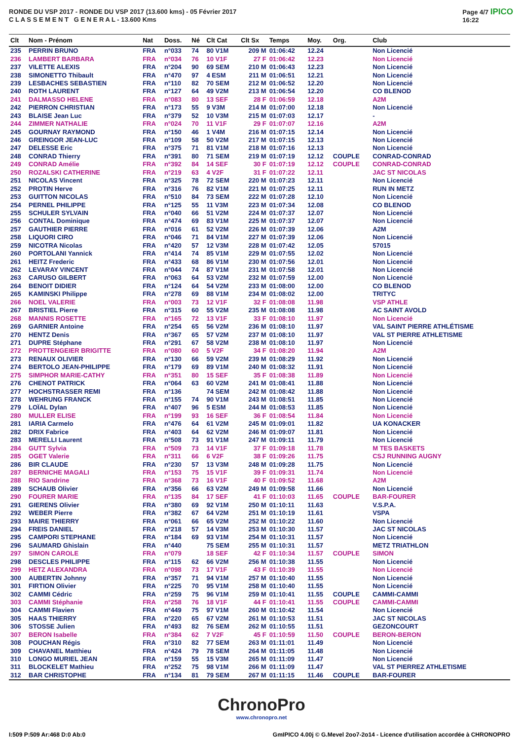RONDE DU VSP 2017 - RONDE DU VSP 2017 (13.600 kms) - 05 Février 2017
C L A S S E M E N T G E N E R A L - 13.600 Kms
Page 4/7 IPICO
16:22
| Clt | Nom - Prénom | Nat | Doss. | Né | Clt Cat | Clt Sx | Temps | Moy. | Org. | Club |
| --- | --- | --- | --- | --- | --- | --- | --- | --- | --- | --- |
| 235 | PERRIN BRUNO | FRA | n°033 | 74 | 80 V1M | 209 M | 01:06:42 | 12.24 | | Non Licencié |
| 236 | LAMBERT BARBARA | FRA | n°034 | 76 | 10 V1F | 27 F | 01:06:42 | 12.23 | | Non Licencié |
| 237 | VILETTE ALEXIS | FRA | n°204 | 90 | 69 SEM | 210 M | 01:06:43 | 12.23 | | Non Licencié |
| 238 | SIMONETTO Thibault | FRA | n°470 | 97 | 4 ESM | 211 M | 01:06:51 | 12.21 | | Non Licencié |
| 239 | LESBACHES SEBASTIEN | FRA | n°110 | 82 | 70 SEM | 212 M | 01:06:52 | 12.20 | | Non Licencié |
| 240 | ROTH LAURENT | FRA | n°127 | 64 | 49 V2M | 213 M | 01:06:54 | 12.20 | | CO BLENOD |
| 241 | DALMASSO HELENE | FRA | n°083 | 80 | 13 SEF | 28 F | 01:06:59 | 12.18 | | A2M |
| 242 | PIERRON CHRISTIAN | FRA | n°173 | 55 | 9 V3M | 214 M | 01:07:00 | 12.18 | | Non Licencié |
| 243 | BLAISE Jean Luc | FRA | n°379 | 52 | 10 V3M | 215 M | 01:07:03 | 12.17 | | - |
| 244 | ZIMMER NATHALIE | FRA | n°024 | 70 | 11 V1F | 29 F | 01:07:07 | 12.16 | | A2M |
| 245 | GOURNAY RAYMOND | FRA | n°150 | 46 | 1 V4M | 216 M | 01:07:15 | 12.14 | | Non Licencié |
| 246 | GREINGOR JEAN-LUC | FRA | n°109 | 58 | 50 V2M | 217 M | 01:07:15 | 12.13 | | Non Licencié |
| 247 | DELESSE Eric | FRA | n°375 | 71 | 81 V1M | 218 M | 01:07:16 | 12.13 | | Non Licencié |
| 248 | CONRAD Thierry | FRA | n°391 | 80 | 71 SEM | 219 M | 01:07:19 | 12.12 | COUPLE | CONRAD-CONRAD |
| 249 | CONRAD Amélie | FRA | n°392 | 84 | 14 SEF | 30 F | 01:07:19 | 12.12 | COUPLE | CONRAD-CONRAD |
| 250 | ROZALSKI CATHERINE | FRA | n°219 | 63 | 4 V2F | 31 F | 01:07:22 | 12.11 | | JAC ST NICOLAS |
| 251 | NICOLAS Vincent | FRA | n°325 | 78 | 72 SEM | 220 M | 01:07:23 | 12.11 | | Non Licencié |
| 252 | PROTIN Herve | FRA | n°316 | 76 | 82 V1M | 221 M | 01:07:25 | 12.11 | | RUN IN METZ |
| 253 | GUITTON NICOLAS | FRA | n°510 | 84 | 73 SEM | 222 M | 01:07:28 | 12.10 | | Non Licencié |
| 254 | PERNEL PHILIPPE | FRA | n°125 | 55 | 11 V3M | 223 M | 01:07:34 | 12.08 | | CO BLENOD |
| 255 | SCHULER SYLVAIN | FRA | n°040 | 66 | 51 V2M | 224 M | 01:07:37 | 12.07 | | Non Licencié |
| 256 | CONTAL Dominique | FRA | n°474 | 69 | 83 V1M | 225 M | 01:07:37 | 12.07 | | Non Licencié |
| 257 | GAUTHIER PIERRE | FRA | n°016 | 61 | 52 V2M | 226 M | 01:07:39 | 12.06 | | A2M |
| 258 | LIQUORI CIRO | FRA | n°046 | 71 | 84 V1M | 227 M | 01:07:39 | 12.06 | | Non Licencié |
| 259 | NICOTRA Nicolas | FRA | n°420 | 57 | 12 V3M | 228 M | 01:07:42 | 12.05 | | 57015 |
| 260 | PORTOLANI Yannick | FRA | n°414 | 74 | 85 V1M | 229 M | 01:07:55 | 12.02 | | Non Licencié |
| 261 | HEITZ Frederic | FRA | n°433 | 68 | 86 V1M | 230 M | 01:07:56 | 12.01 | | Non Licencié |
| 262 | LEVARAY VINCENT | FRA | n°044 | 74 | 87 V1M | 231 M | 01:07:58 | 12.01 | | Non Licencié |
| 263 | CARUSO GILBERT | FRA | n°063 | 64 | 53 V2M | 232 M | 01:07:59 | 12.00 | | Non Licencié |
| 264 | BENOIT DIDIER | FRA | n°124 | 64 | 54 V2M | 233 M | 01:08:00 | 12.00 | | CO BLENOD |
| 265 | KAMINSKI Philippe | FRA | n°278 | 69 | 88 V1M | 234 M | 01:08:02 | 12.00 | | TRITYC |
| 266 | NOEL VALERIE | FRA | n°003 | 73 | 12 V1F | 32 F | 01:08:08 | 11.98 | | VSP ATHLE |
| 267 | BRISTIEL Pierre | FRA | n°315 | 60 | 55 V2M | 235 M | 01:08:08 | 11.98 | | AC SAINT AVOLD |
| 268 | MANNIS ROSETTE | FRA | n°165 | 72 | 13 V1F | 33 F | 01:08:10 | 11.97 | | Non Licencié |
| 269 | GARNIER Antoine | FRA | n°254 | 65 | 56 V2M | 236 M | 01:08:10 | 11.97 | | VAL SAINT PIERRE ATHLÉTISME |
| 270 | HENTZ Denis | FRA | n°367 | 65 | 57 V2M | 237 M | 01:08:10 | 11.97 | | VAL ST PIERRE ATHLETISME |
| 271 | DUPRE Stéphane | FRA | n°291 | 67 | 58 V2M | 238 M | 01:08:10 | 11.97 | | Non Licencié |
| 272 | PROTTENGEIER BRIGITTE | FRA | n°080 | 60 | 5 V2F | 34 F | 01:08:20 | 11.94 | | A2M |
| 273 | RENAUX OLIVIER | FRA | n°130 | 66 | 59 V2M | 239 M | 01:08:29 | 11.92 | | Non Licencié |
| 274 | BERTOLO JEAN-PHILIPPE | FRA | n°179 | 69 | 89 V1M | 240 M | 01:08:32 | 11.91 | | Non Licencié |
| 275 | SIMPHOR MARIE-CATHY | FRA | n°351 | 80 | 15 SEF | 35 F | 01:08:38 | 11.89 | | Non Licencié |
| 276 | CHENOT PATRICK | FRA | n°064 | 63 | 60 V2M | 241 M | 01:08:41 | 11.88 | | Non Licencié |
| 277 | HOCHSTRASSER REMI | FRA | n°136 | | 74 SEM | 242 M | 01:08:42 | 11.88 | | Non Licencié |
| 278 | WEHRUNG FRANCK | FRA | n°155 | 74 | 90 V1M | 243 M | 01:08:51 | 11.85 | | Non Licencié |
| 279 | LOÏAL Dylan | FRA | n°407 | 96 | 5 ESM | 244 M | 01:08:53 | 11.85 | | Non Licencié |
| 280 | MULLER ELISE | FRA | n°199 | 93 | 16 SEF | 36 F | 01:08:54 | 11.84 | | Non Licencié |
| 281 | IARIA Carmelo | FRA | n°476 | 64 | 61 V2M | 245 M | 01:09:01 | 11.82 | | UA KONACKER |
| 282 | DRIX Fabrice | FRA | n°403 | 64 | 62 V2M | 246 M | 01:09:07 | 11.81 | | Non Licencié |
| 283 | MERELLI Laurent | FRA | n°508 | 73 | 91 V1M | 247 M | 01:09:11 | 11.79 | | Non Licencié |
| 284 | GUTT Sylvia | FRA | n°509 | 73 | 14 V1F | 37 F | 01:09:18 | 11.78 | | M TES BASKETS |
| 285 | OGET Valerie | FRA | n°311 | 66 | 6 V2F | 38 F | 01:09:26 | 11.75 | | CSJ RUNNING AUGNY |
| 286 | BIR CLAUDE | FRA | n°230 | 57 | 13 V3M | 248 M | 01:09:28 | 11.75 | | Non Licencié |
| 287 | BERNICHE MAGALI | FRA | n°153 | 75 | 15 V1F | 39 F | 01:09:31 | 11.74 | | Non Licencié |
| 288 | RIO Sandrine | FRA | n°368 | 73 | 16 V1F | 40 F | 01:09:52 | 11.68 | | A2M |
| 289 | SCHAUB Olivier | FRA | n°356 | 66 | 63 V2M | 249 M | 01:09:58 | 11.66 | | Non Licencié |
| 290 | FOURER MARIE | FRA | n°135 | 84 | 17 SEF | 41 F | 01:10:03 | 11.65 | COUPLE | BAR-FOURER |
| 291 | GIERENS Olivier | FRA | n°380 | 69 | 92 V1M | 250 M | 01:10:11 | 11.63 | | V.S.P.A. |
| 292 | WEBER Pierre | FRA | n°382 | 67 | 64 V2M | 251 M | 01:10:19 | 11.61 | | VSPA |
| 293 | MAIRE THIERRY | FRA | n°061 | 66 | 65 V2M | 252 M | 01:10:22 | 11.60 | | Non Licencié |
| 294 | FREIS DANIEL | FRA | n°218 | 57 | 14 V3M | 253 M | 01:10:30 | 11.57 | | JAC ST NICOLAS |
| 295 | CAMPORI STEPHANE | FRA | n°184 | 69 | 93 V1M | 254 M | 01:10:31 | 11.57 | | Non Licencié |
| 296 | SAUMARD Ghislain | FRA | n°440 | | 75 SEM | 255 M | 01:10:31 | 11.57 | | METZ TRIATHLON |
| 297 | SIMON CAROLE | FRA | n°079 | | 18 SEF | 42 F | 01:10:34 | 11.57 | COUPLE | SIMON |
| 298 | DESCLES PHILIPPE | FRA | n°115 | 62 | 66 V2M | 256 M | 01:10:38 | 11.55 | | Non Licencié |
| 299 | HETZ ALEXANDRA | FRA | n°098 | 73 | 17 V1F | 43 F | 01:10:39 | 11.55 | | Non Licencié |
| 300 | AUBERTIN Johnny | FRA | n°357 | 71 | 94 V1M | 257 M | 01:10:40 | 11.55 | | Non Licencié |
| 301 | FIRTION Olivier | FRA | n°225 | 70 | 95 V1M | 258 M | 01:10:40 | 11.55 | | Non Licencié |
| 302 | CAMMI Cédric | FRA | n°259 | 75 | 96 V1M | 259 M | 01:10:41 | 11.55 | COUPLE | CAMMI-CAMMI |
| 303 | CAMMI Stéphanie | FRA | n°258 | 76 | 18 V1F | 44 F | 01:10:41 | 11.55 | COUPLE | CAMMI-CAMMI |
| 304 | CAMMI Flavien | FRA | n°449 | 75 | 97 V1M | 260 M | 01:10:42 | 11.54 | | Non Licencié |
| 305 | HAAS THIERRY | FRA | n°220 | 65 | 67 V2M | 261 M | 01:10:53 | 11.51 | | JAC ST NICOLAS |
| 306 | STOSSE Julien | FRA | n°493 | 82 | 76 SEM | 262 M | 01:10:55 | 11.51 | | GEZONCOURT |
| 307 | BERON Isabelle | FRA | n°384 | 62 | 7 V2F | 45 F | 01:10:59 | 11.50 | COUPLE | BERON-BERON |
| 308 | POUCHAN Régis | FRA | n°310 | 82 | 77 SEM | 263 M | 01:11:01 | 11.49 | | Non Licencié |
| 309 | CHAVANEL Matthieu | FRA | n°424 | 79 | 78 SEM | 264 M | 01:11:05 | 11.48 | | Non Licencié |
| 310 | LONGO MURIEL JEAN | FRA | n°159 | 55 | 15 V3M | 265 M | 01:11:09 | 11.47 | | Non Licencié |
| 311 | BLOCKELET Mathieu | FRA | n°252 | 75 | 98 V1M | 266 M | 01:11:09 | 11.47 | | VAL ST PIERREZ ATHLETISME |
| 312 | BAR CHRISTOPHE | FRA | n°134 | 81 | 79 SEM | 267 M | 01:11:15 | 11.46 | COUPLE | BAR-FOURER |
ChronoPro
www.chronopro.net
I:509 P:509 Ar:468 D:0 Ab:0 GmIPICO 4.00j © G.Mevel 2oo7-2o14 - Licence d'utilisation accordée à CHRONOPRO